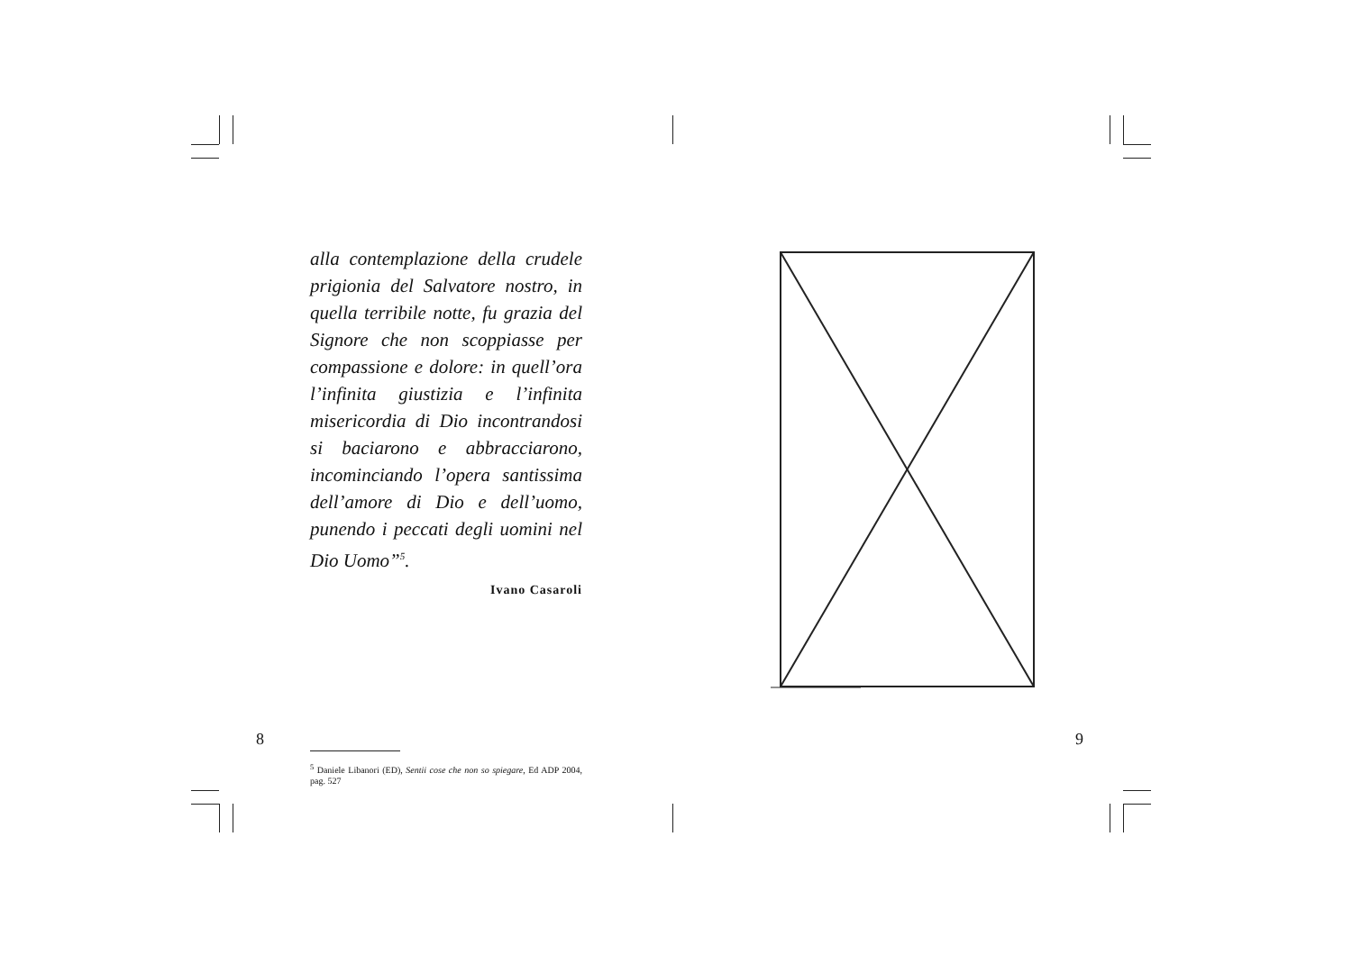alla contemplazione della crudele prigionia del Salvatore nostro, in quella terribile notte, fu grazia del Signore che non scoppiasse per compassione e dolore: in quell’ora l’infinita giustizia e l’infinita misericordia di Dio incontrandosi si baciarono e abbracciarono, incominciando l’opera santissima dell’amore di Dio e dell’uomo, punendo i peccati degli uomini nel Dio Uomo”<sup>5</sup>.
Ivano Casaroli
<sup>5</sup> Daniele Libanori (ED), Sentii cose che non so spiegare, Ed ADP 2004, pag. 527
8 9